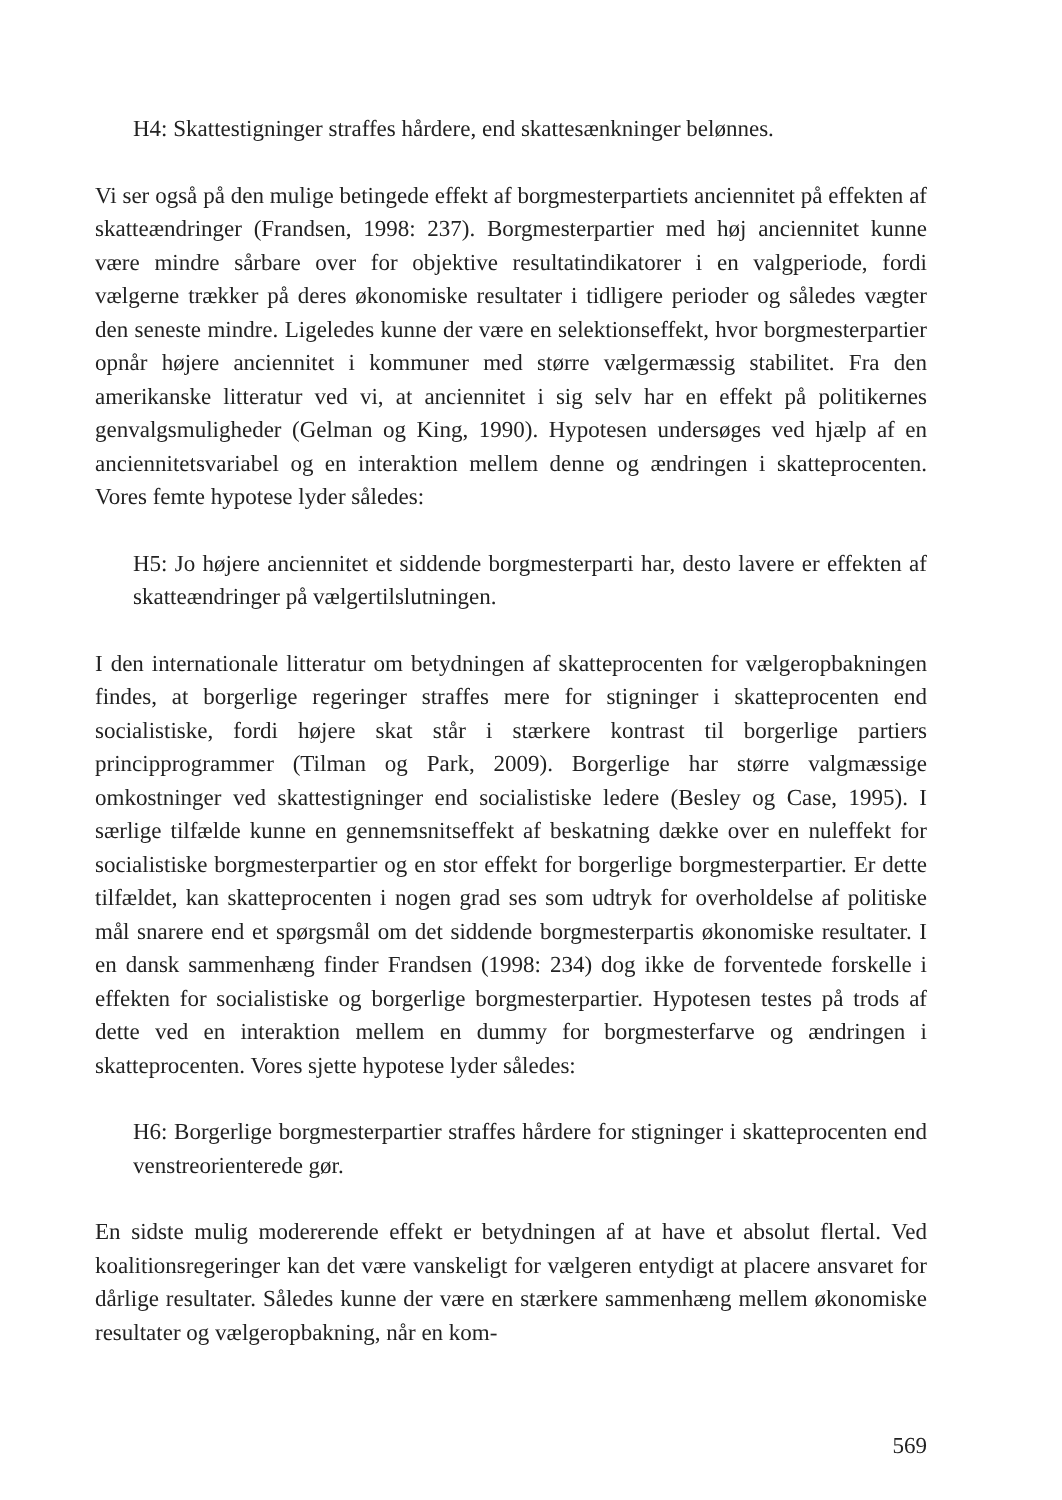H4: Skattestigninger straffes hårdere, end skattesænkninger belønnes.
Vi ser også på den mulige betingede effekt af borgmesterpartiets anciennitet på effekten af skatteændringer (Frandsen, 1998: 237). Borgmesterpartier med høj anciennitet kunne være mindre sårbare over for objektive resultatindikatorer i en valgperiode, fordi vælgerne trækker på deres økonomiske resultater i tidligere perioder og således vægter den seneste mindre. Ligeledes kunne der være en selektionseffekt, hvor borgmesterpartier opnår højere anciennitet i kommuner med større vælgermæssig stabilitet. Fra den amerikanske litteratur ved vi, at anciennitet i sig selv har en effekt på politikernes genvalgsmuligheder (Gelman og King, 1990). Hypotesen undersøges ved hjælp af en anciennitetsvariabel og en interaktion mellem denne og ændringen i skatteprocenten. Vores femte hypotese lyder således:
H5: Jo højere anciennitet et siddende borgmesterparti har, desto lavere er effekten af skatteændringer på vælgertilslutningen.
I den internationale litteratur om betydningen af skatteprocenten for vælgeropbakningen findes, at borgerlige regeringer straffes mere for stigninger i skatteprocenten end socialistiske, fordi højere skat står i stærkere kontrast til borgerlige partiers principprogrammer (Tilman og Park, 2009). Borgerlige har større valgmæssige omkostninger ved skattestigninger end socialistiske ledere (Besley og Case, 1995). I særlige tilfælde kunne en gennemsnitseffekt af beskatning dække over en nuleffekt for socialistiske borgmesterpartier og en stor effekt for borgerlige borgmesterpartier. Er dette tilfældet, kan skatteprocenten i nogen grad ses som udtryk for overholdelse af politiske mål snarere end et spørgsmål om det siddende borgmesterpartis økonomiske resultater. I en dansk sammenhæng finder Frandsen (1998: 234) dog ikke de forventede forskelle i effekten for socialistiske og borgerlige borgmesterpartier. Hypotesen testes på trods af dette ved en interaktion mellem en dummy for borgmesterfarve og ændringen i skatteprocenten. Vores sjette hypotese lyder således:
H6: Borgerlige borgmesterpartier straffes hårdere for stigninger i skatteprocenten end venstreorienterede gør.
En sidste mulig modererende effekt er betydningen af at have et absolut flertal. Ved koalitionsregeringer kan det være vanskeligt for vælgeren entydigt at placere ansvaret for dårlige resultater. Således kunne der være en stærkere sammenhæng mellem økonomiske resultater og vælgeropbakning, når en kom-
569